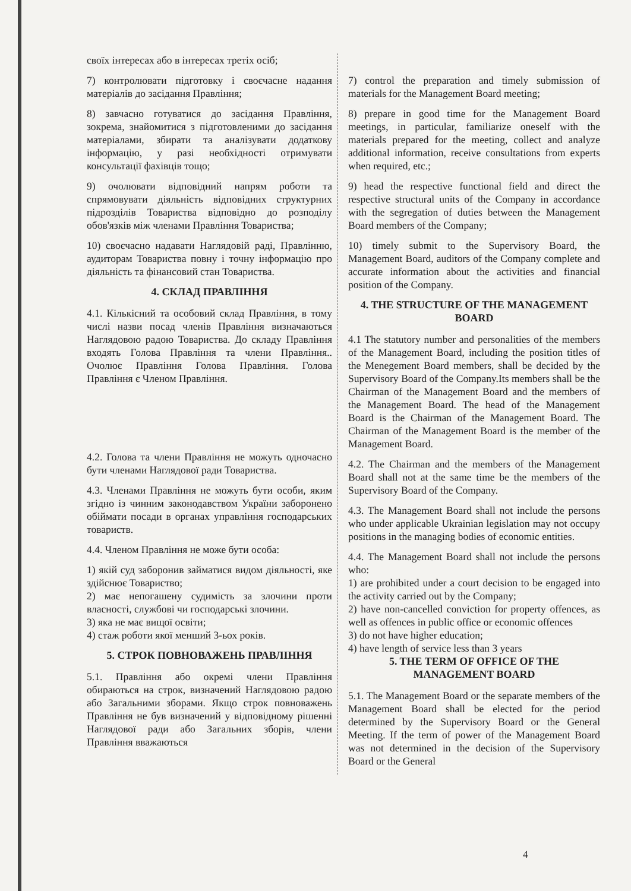своїх інтересах або в інтересах третіх осіб;
7) контролювати підготовку і своєчасне надання матеріалів до засідання Правління;
8) завчасно готуватися до засідання Правління, зокрема, знайомитися з підготовленими до засідання матеріалами, збирати та аналізувати додаткову інформацію, у разі необхідності отримувати консультації фахівців тощо;
9) очолювати відповідний напрям роботи та спрямовувати діяльність відповідних структурних підрозділів Товариства відповідно до розподілу обов'язків між членами Правління Товариства;
10) своєчасно надавати Наглядовій раді, Правлінню, аудиторам Товариства повну і точну інформацію про діяльність та фінансовий стан Товариства.
4. СКЛАД ПРАВЛІННЯ
4.1. Кількісний та особовий склад Правління, в тому числі назви посад членів Правління визначаються Наглядовою радою Товариства. До складу Правління входять Голова Правління та члени Правління.. Очолює Правління Голова Правління. Голова Правління є Членом Правління.
4.2. Голова та члени Правління не можуть одночасно бути членами Наглядової ради Товариства.
4.3. Членами Правління не можуть бути особи, яким згідно із чинним законодавством України заборонено обіймати посади в органах управління господарських товариств.
4.4. Членом Правління не може бути особа:
1) якій суд заборонив займатися видом діяльності, яке здійснює Товариство;
2) має непогашену судимість за злочини проти власності, службові чи господарські злочини.
3) яка не має вищої освіти;
4) стаж роботи якої менший 3-ьох років.
5. СТРОК ПОВНОВАЖЕНЬ ПРАВЛІННЯ
5.1. Правління або окремі члени Правління обираються на строк, визначений Наглядовою радою або Загальними зборами. Якщо строк повноважень Правління не був визначений у відповідному рішенні Наглядової ради або Загальних зборів, члени Правління вважаються
7) control the preparation and timely submission of materials for the Management Board meeting;
8) prepare in good time for the Management Board meetings, in particular, familiarize oneself with the materials prepared for the meeting, collect and analyze additional information, receive consultations from experts when required, etc.;
9) head the respective functional field and direct the respective structural units of the Company in accordance with the segregation of duties between the Management Board members of the Company;
10) timely submit to the Supervisory Board, the Management Board, auditors of the Company complete and accurate information about the activities and financial position of the Company.
4. THE STRUCTURE OF THE MANAGEMENT BOARD
4.1 The statutory number and personalities of the members of the Management Board, including the position titles of the Menegement Board members, shall be decided by the Supervisory Board of the Company.Its members shall be the Chairman of the Management Board and the members of the Management Board. The head of the Management Board is the Chairman of the Management Board. The Chairman of the Management Board is the member of the Management Board.
4.2. The Chairman and the members of the Management Board shall not at the same time be the members of the Supervisory Board of the Company.
4.3. The Management Board shall not include the persons who under applicable Ukrainian legislation may not occupy positions in the managing bodies of economic entities.
4.4. The Management Board shall not include the persons who:
1) are prohibited under a court decision to be engaged into the activity carried out by the Company;
2) have non-cancelled conviction for property offences, as well as offences in public office or economic offences
3) do not have higher education;
4) have length of service less than 3 years
5. THE TERM OF OFFICE OF THE MANAGEMENT BOARD
5.1. The Management Board or the separate members of the Management Board shall be elected for the period determined by the Supervisory Board or the General Meeting. If the term of power of the Management Board was not determined in the decision of the Supervisory Board or the General
4